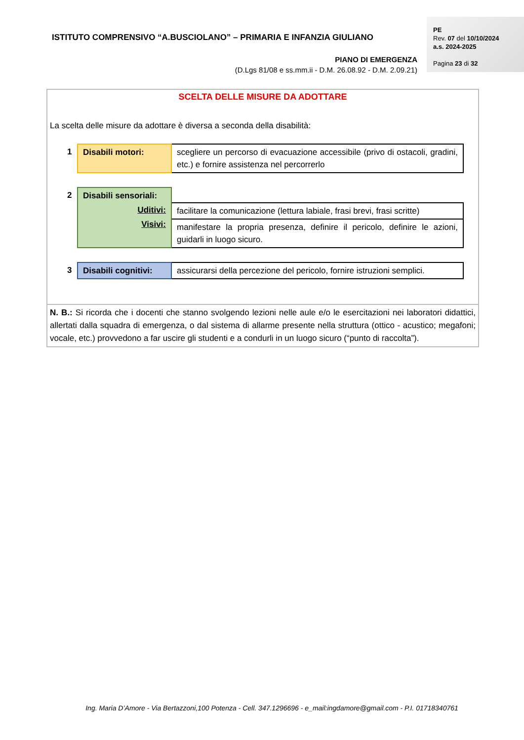ISTITUTO COMPRENSIVO “A.BUSCIOLANO” – PRIMARIA E INFANZIA GIULIANO
PE
Rev. 07 del 10/10/2024
a.s. 2024-2025
Pagina 23 di 32
PIANO DI EMERGENZA
(D.Lgs 81/08 e ss.mm.ii - D.M. 26.08.92 - D.M. 2.09.21)
SCELTA DELLE MISURE DA ADOTTARE
La scelta delle misure da adottare è diversa a seconda della disabilità:
| 1 | Disabili motori: | scegliere un percorso di evacuazione accessibile (privo di ostacoli, gradini, etc.) e fornire assistenza nel percorrerlo |
| 2 | Disabili sensoriali: Uditivi: Visivi: | |
| | | facilitare la comunicazione (lettura labiale, frasi brevi, frasi scritte) |
| | | manifestare la propria presenza, definire il pericolo, definire le azioni, guidarli in luogo sicuro. |
| 3 | Disabili cognitivi: | assicurarsi della percezione del pericolo, fornire istruzioni semplici. |
N. B.: Si ricorda che i docenti che stanno svolgendo lezioni nelle aule e/o le esercitazioni nei laboratori didattici, allertati dalla squadra di emergenza, o dal sistema di allarme presente nella struttura (ottico - acustico; megafoni; vocale, etc.) provvedono a far uscire gli studenti e a condurli in un luogo sicuro (“punto di raccolta”).
Ing. Maria D’Amore - Via Bertazzoni,100 Potenza - Cell. 347.1296696 - e_mail:ingdamore@gmail.com - P.I. 01718340761